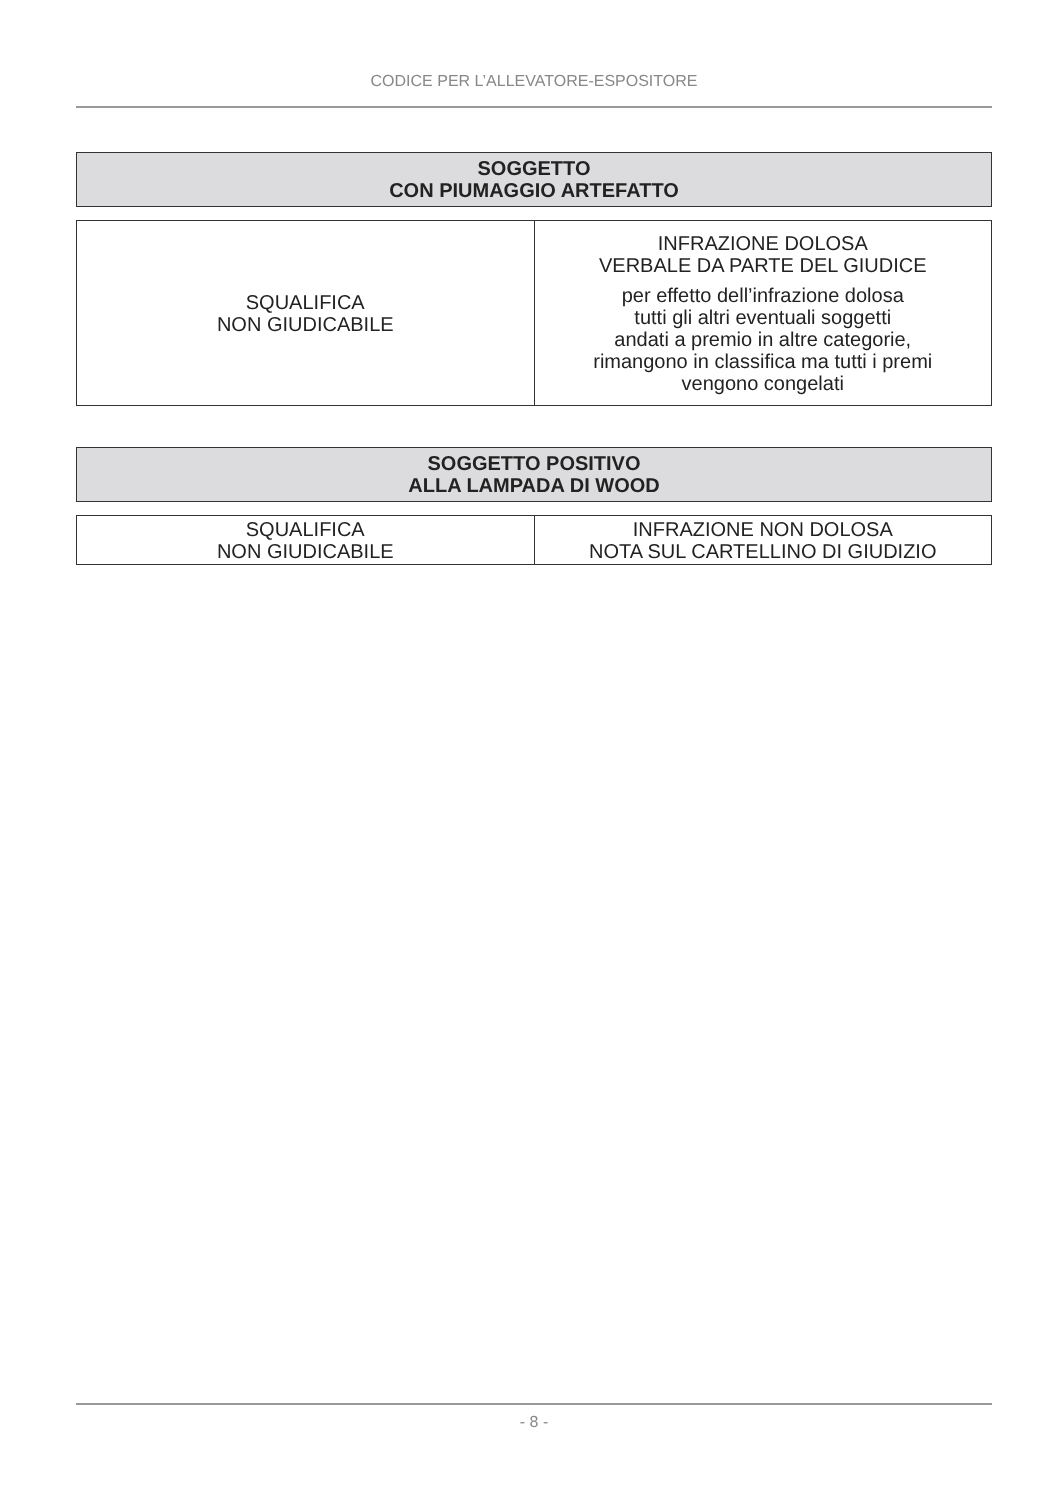CODICE PER L’ALLEVATORE-ESPOSITORE
SOGGETTO
CON PIUMAGGIO ARTEFATTO
| SQUALIFICA NON GIUDICABILE | INFRAZIONE DOLOSA VERBALE DA PARTE DEL GIUDICE per effetto dell’infrazione dolosa tutti gli altri eventuali soggetti andati a premio in altre categorie, rimangono in classifica ma tutti i premi vengono congelati |
SOGGETTO POSITIVO
ALLA LAMPADA DI WOOD
| SQUALIFICA NON GIUDICABILE | INFRAZIONE NON DOLOSA NOTA SUL CARTELLINO DI GIUDIZIO |
- 8 -